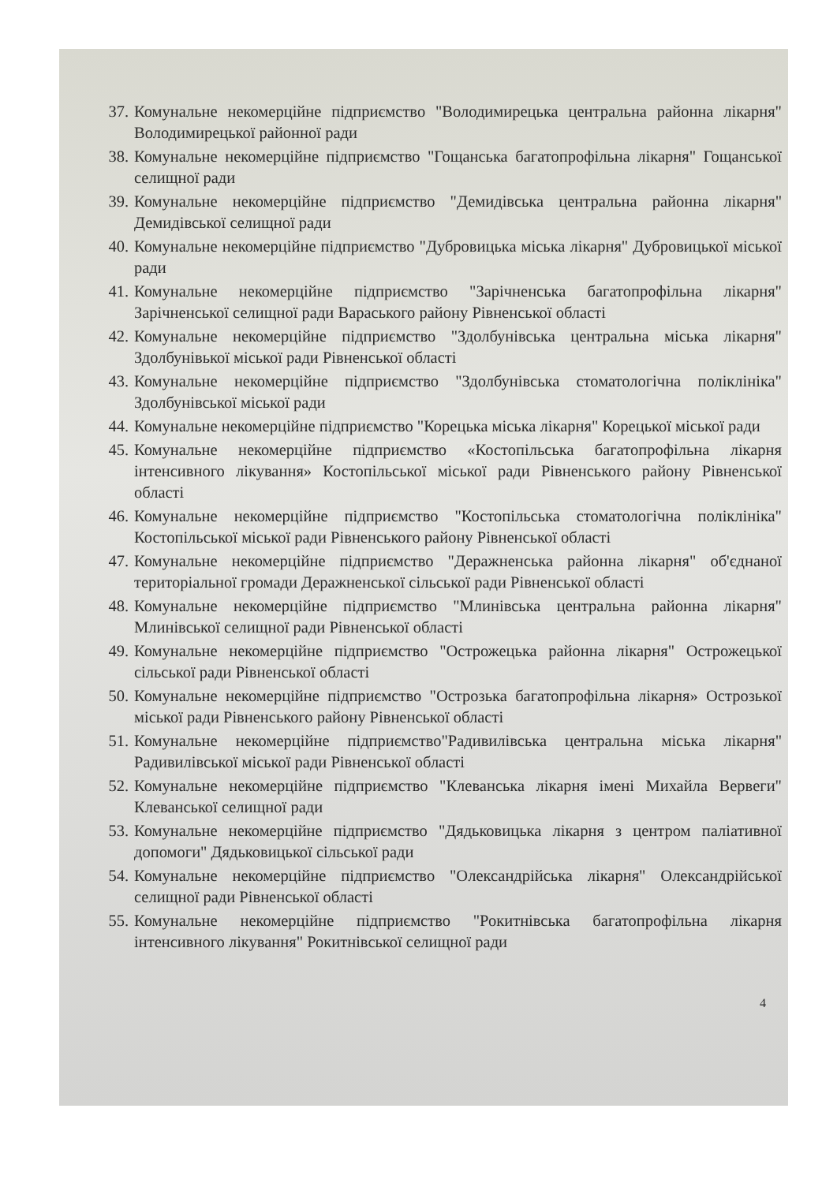37. Комунальне некомерційне підприємство "Володимирецька центральна районна лікарня" Володимирецької районної ради
38. Комунальне некомерційне підприємство "Гощанська багатопрофільна лікарня" Гощанської селищної ради
39. Комунальне некомерційне підприємство "Демидівська центральна районна лікарня" Демидівської селищної ради
40. Комунальне некомерційне підприємство "Дубровицька міська лікарня" Дубровицької міської ради
41. Комунальне некомерційне підприємство "Зарічненська багатопрофільна лікарня" Зарічненської селищної ради Вараського району Рівненської області
42. Комунальне некомерційне підприємство "Здолбунівська центральна міська лікарня" Здолбунівької міської ради Рівненської області
43. Комунальне некомерційне підприємство "Здолбунівська стоматологічна поліклініка" Здолбунівської міської ради
44. Комунальне некомерційне підприємство "Корецька міська лікарня" Корецької міської ради
45. Комунальне некомерційне підприємство «Костопільська багатопрофільна лікарня інтенсивного лікування» Костопільської міської ради Рівненського району Рівненської області
46. Комунальне некомерційне підприємство "Костопільська стоматологічна поліклініка" Костопільської міської ради Рівненського району Рівненської області
47. Комунальне некомерційне підприємство "Деражненська районна лікарня" об'єднаної територіальної громади Деражненської сільської ради Рівненської області
48. Комунальне некомерційне підприємство "Млинівська центральна районна лікарня" Млинівської селищної ради Рівненської області
49. Комунальне некомерційне підприємство "Острожецька районна лікарня" Острожецької сільської ради Рівненської області
50. Комунальне некомерційне підприємство "Острозька багатопрофільна лікарня» Острозької міської ради Рівненського району Рівненської області
51. Комунальне некомерційне підприємство"Радивилівська центральна міська лікарня" Радивилівської міської ради Рівненської області
52. Комунальне некомерційне підприємство "Клеванська лікарня імені Михайла Вервеги" Клеванської селищної ради
53. Комунальне некомерційне підприємство "Дядьковицька лікарня з центром паліативної допомоги" Дядьковицької сільської ради
54. Комунальне некомерційне підприємство "Олександрійська лікарня" Олександрійської селищної ради Рівненської області
55. Комунальне некомерційне підприємство "Рокитнівська багатопрофільна лікарня інтенсивного лікування" Рокитнівської селищної ради
4